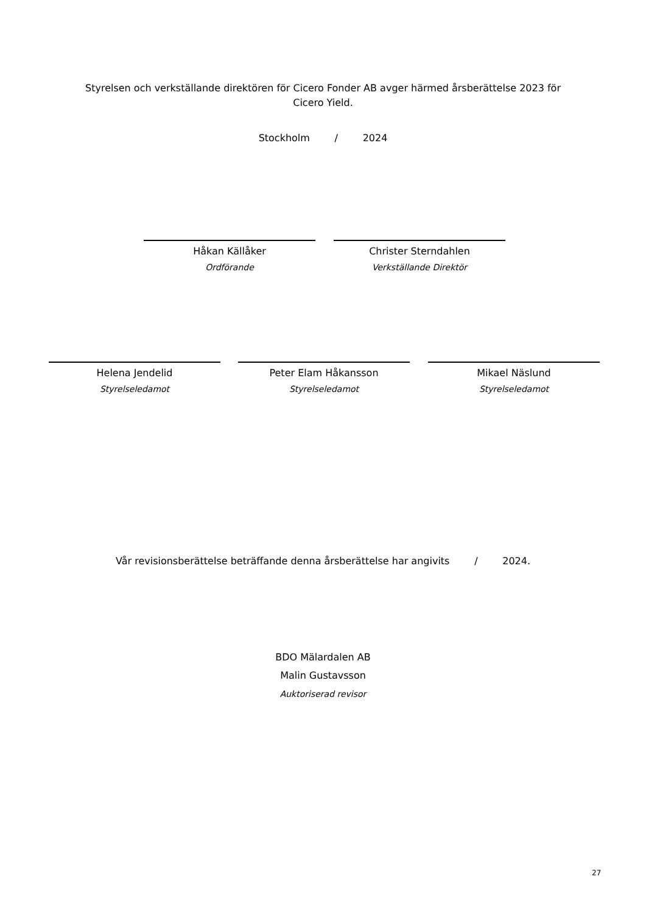Styrelsen och verkställande direktören för Cicero Fonder AB avger härmed årsberättelse 2023 för
Cicero Yield.
Stockholm / 2024
Håkan Källåker
Ordförande
Christer Sterndahlen
Verkställande Direktör
Helena Jendelid
Styrelseledamot
Peter Elam Håkansson
Styrelseledamot
Mikael Näslund
Styrelseledamot
Vår revisionsberättelse beträffande denna årsberättelse har angivits / 2024.
BDO Mälardalen AB
Malin Gustavsson
Auktoriserad revisor
27